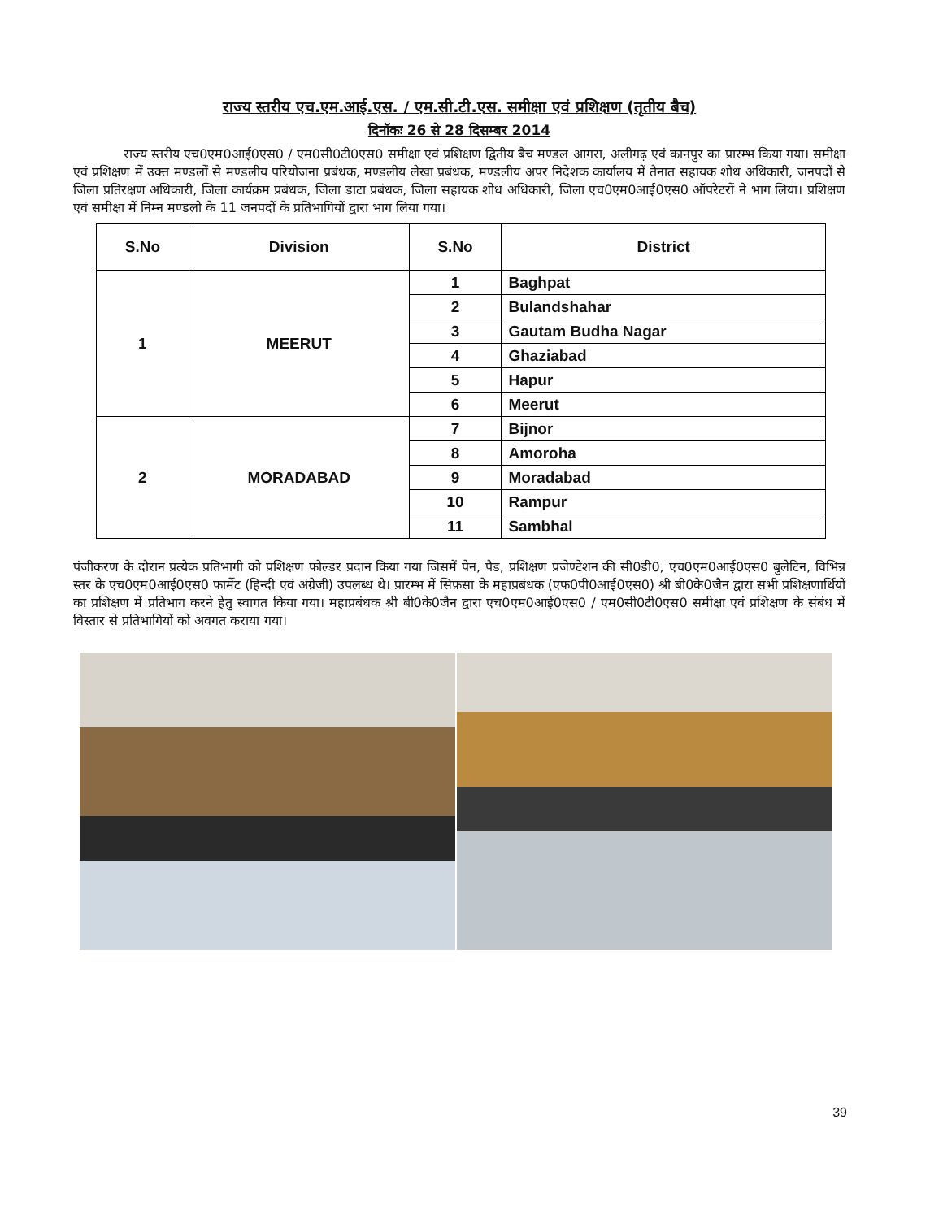राज्य स्तरीय एच.एम.आई.एस. / एम.सी.टी.एस. समीक्षा एवं प्रशिक्षण (तृतीय बैच)
दिनॉकः 26 से 28 दिसम्बर 2014
राज्य स्तरीय एच0एम0आई0एस0 / एम0सी0टी0एस0 समीक्षा एवं प्रशिक्षण द्वितीय बैच मण्डल आगरा, अलीगढ़ एवं कानपुर का प्रारम्भ किया गया। समीक्षा एवं प्रशिक्षण में उक्त मण्डलों से मण्डलीय परियोजना प्रबंधक, मण्डलीय लेखा प्रबंधक, मण्डलीय अपर निदेशक कार्यालय में तैनात सहायक शोध अधिकारी, जनपदों से जिला प्रतिरक्षण अधिकारी, जिला कार्यक्रम प्रबंधक, जिला डाटा प्रबंधक, जिला सहायक शोध अधिकारी, जिला एच0एम0आई0एस0 ऑपरेटरों ने भाग लिया। प्रशिक्षण एवं समीक्षा में निम्न मण्डलो के 11 जनपदों के प्रतिभागियों द्वारा भाग लिया गया।
| S.No | Division | S.No | District |
| --- | --- | --- | --- |
| 1 | MEERUT | 1 | Baghpat |
| | | 2 | Bulandshahar |
| | | 3 | Gautam Budha Nagar |
| | | 4 | Ghaziabad |
| | | 5 | Hapur |
| | | 6 | Meerut |
| 2 | MORADABAD | 7 | Bijnor |
| | | 8 | Amoroha |
| | | 9 | Moradabad |
| | | 10 | Rampur |
| | | 11 | Sambhal |
पंजीकरण के दौरान प्रत्येक प्रतिभागी को प्रशिक्षण फोल्डर प्रदान किया गया जिसमें पेन, पैड, प्रशिक्षण प्रजेण्टेशन की सी0डी0, एच0एम0आई0एस0 बुलेटिन, विभिन्न स्तर के एच0एम0आई0एस0 फार्मेट (हिन्दी एवं अंग्रेजी) उपलब्ध थे। प्रारम्भ में सिफ़सा के महाप्रबंधक (एफ0पी0आई0एस0) श्री बी0के0जैन द्वारा सभी प्रशिक्षणार्थियों का प्रशिक्षण में प्रतिभाग करने हेतु स्वागत किया गया। महाप्रबंधक श्री बी0के0जैन द्वारा एच0एम0आई0एस0 / एम0सी0टी0एस0 समीक्षा एवं प्रशिक्षण के संबंध में विस्तार से प्रतिभागियों को अवगत कराया गया।
39